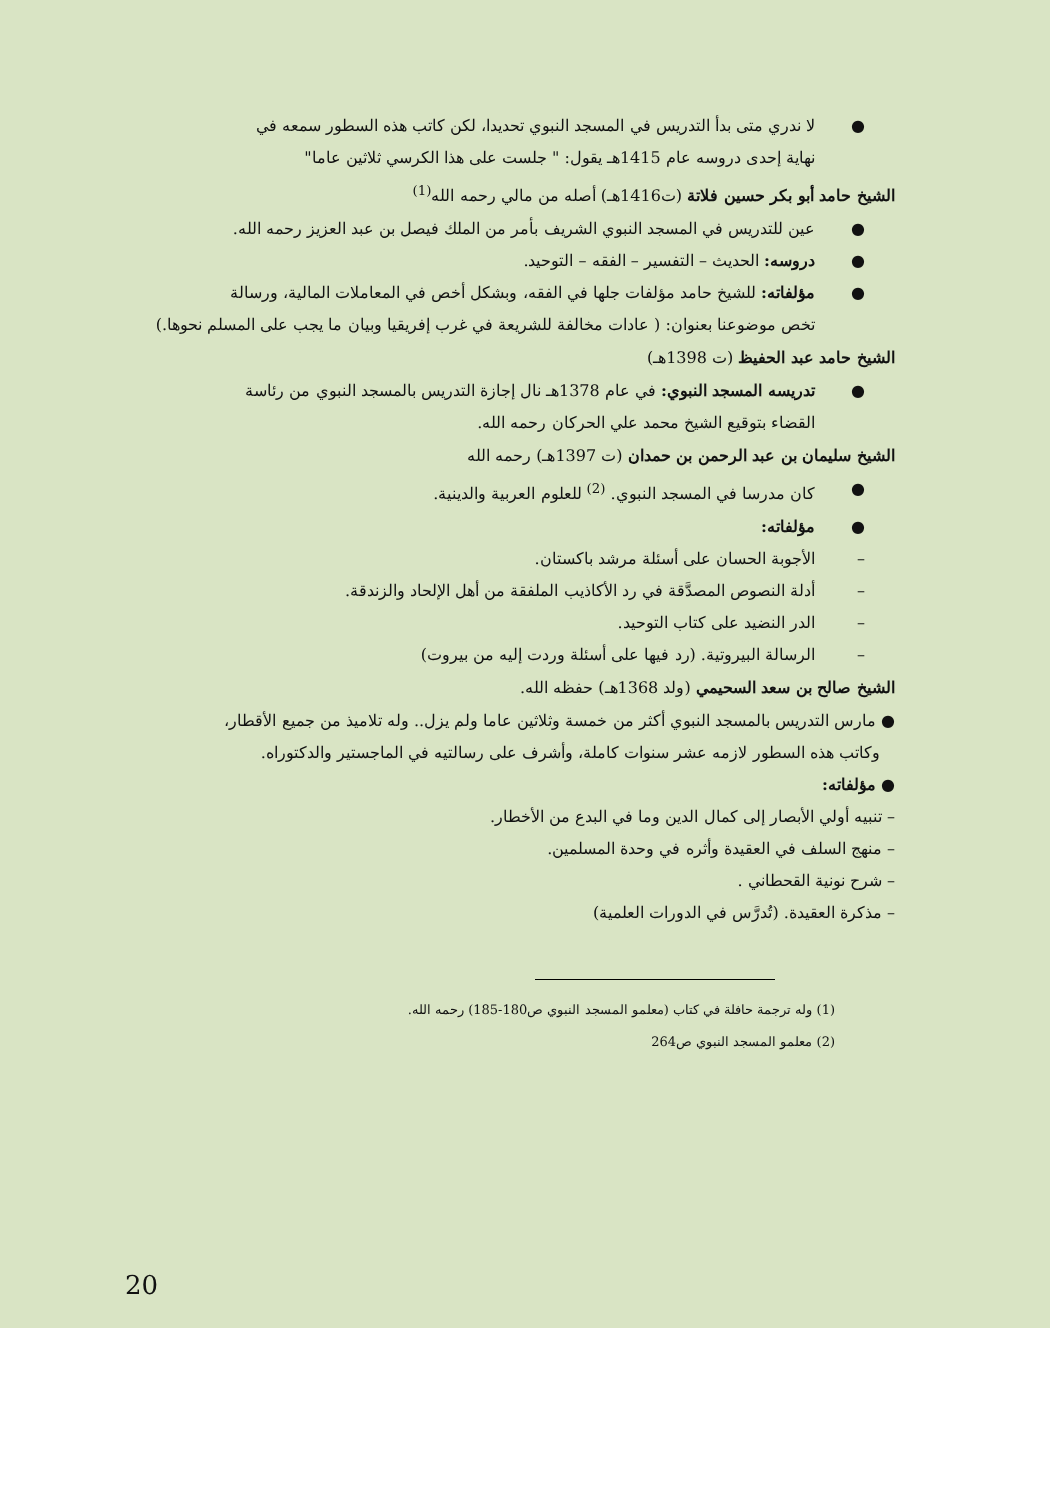● لا ندري متى بدأ التدريس في المسجد النبوي تحديدا، لكن كاتب هذه السطور سمعه في
نهاية إحدى دروسه عام 1415هـ يقول: " جلست على هذا الكرسي ثلاثين عاما"
الشيخ حامد أبو بكر حسين فلاتة (ت1416هـ) أصله من مالي رحمه الله<sup>(1)</sup>
● عين للتدريس في المسجد النبوي الشريف بأمر من الملك فيصل بن عبد العزيز رحمه الله.
● دروسه: الحديث – التفسير – الفقه – التوحيد.
● مؤلفاته: للشيخ حامد مؤلفات جلها في الفقه، وبشكل أخص في المعاملات المالية، ورسالة
تخص موضوعنا بعنوان: ( عادات مخالفة للشريعة في غرب إفريقيا وبيان ما يجب على المسلم نحوها.)
الشيخ حامد عبد الحفيظ (ت 1398هـ)
● تدريسه المسجد النبوي: في عام 1378هـ نال إجازة التدريس بالمسجد النبوي من رئاسة
القضاء بتوقيع الشيخ محمد علي الحركان رحمه الله.
الشيخ سليمان بن عبد الرحمن بن حمدان (ت 1397هـ) رحمه الله
● كان مدرسا في المسجد النبوي. <sup>(2)</sup> للعلوم العربية والدينية.
● مؤلفاته:
– الأجوبة الحسان على أسئلة مرشد باكستان.
– أدلة النصوص المصدَّقة في رد الأكاذيب الملفقة من أهل الإلحاد والزندقة.
– الدر النضيد على كتاب التوحيد.
– الرسالة البيروتية. (رد فيها على أسئلة وردت إليه من بيروت)
الشيخ صالح بن سعد السحيمي (ولد 1368هـ) حفظه الله.
● مارس التدريس بالمسجد النبوي أكثر من خمسة وثلاثين عاما ولم يزل.. وله تلاميذ من جميع الأقطار،
وكاتب هذه السطور لازمه عشر سنوات كاملة، وأشرف على رسالتيه في الماجستير والدكتوراه.
● مؤلفاته:
– تنبيه أولي الأبصار إلى كمال الدين وما في البدع من الأخطار.
– منهج السلف في العقيدة وأثره في وحدة المسلمين.
– شرح نونية القحطاني .
– مذكرة العقيدة. (تُدرَّس في الدورات العلمية)
(1) وله ترجمة حافلة في كتاب (معلمو المسجد النبوي ص180-185) رحمه الله.
(2) معلمو المسجد النبوي ص264
20